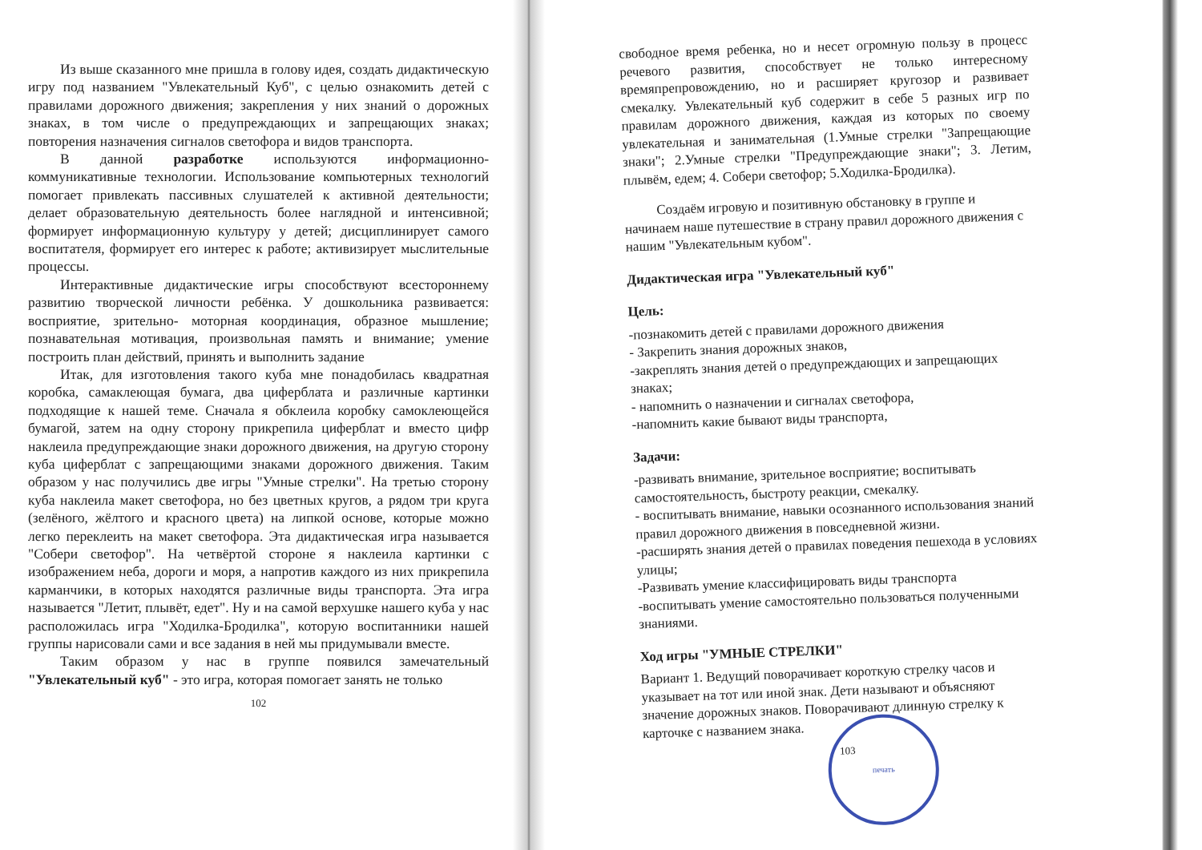Из выше сказанного мне пришла в голову идея, создать дидактическую игру под названием "Увлекательный Куб", с целью ознакомить детей с правилами дорожного движения; закрепления у них знаний о дорожных знаках, в том числе о предупреждающих и запрещающих знаках; повторения назначения сигналов светофора и видов транспорта.
В данной разработке используются информационно-коммуникативные технологии. Использование компьютерных технологий помогает привлекать пассивных слушателей к активной деятельности; делает образовательную деятельность более наглядной и интенсивной; формирует информационную культуру у детей; дисциплинирует самого воспитателя, формирует его интерес к работе; активизирует мыслительные процессы.
Интерактивные дидактические игры способствуют всестороннему развитию творческой личности ребёнка. У дошкольника развивается: восприятие, зрительно- моторная координация, образное мышление; познавательная мотивация, произвольная память и внимание; умение построить план действий, принять и выполнить задание
Итак, для изготовления такого куба мне понадобилась квадратная коробка, самаклеющая бумага, два циферблата и различные картинки подходящие к нашей теме. Сначала я обклеила коробку самоклеющейся бумагой, затем на одну сторону прикрепила циферблат и вместо цифр наклеила предупреждающие знаки дорожного движения, на другую сторону куба циферблат с запрещающими знаками дорожного движения. Таким образом у нас получились две игры "Умные стрелки". На третью сторону куба наклеила макет светофора, но без цветных кругов, а рядом три круга (зелёного, жёлтого и красного цвета) на липкой основе, которые можно легко переклеить на макет светофора. Эта дидактическая игра называется "Собери светофор". На четвёртой стороне я наклеила картинки с изображением неба, дороги и моря, а напротив каждого из них прикрепила карманчики, в которых находятся различные виды транспорта. Эта игра называется "Летит, плывёт, едет". Ну и на самой верхушке нашего куба у нас расположилась игра "Ходилка-Бродилка", которую воспитанники нашей группы нарисовали сами и все задания в ней мы придумывали вместе.
Таким образом у нас в группе появился замечательный "Увлекательный куб" - это игра, которая помогает занять не только
102
свободное время ребенка, но и несет огромную пользу в процесс речевого развития, способствует не только интересному времяпрепровождению, но и расширяет кругозор и развивает смекалку. Увлекательный куб содержит в себе 5 разных игр по правилам дорожного движения, каждая из которых по своему увлекательная и занимательная (1.Умные стрелки "Запрещающие знаки"; 2.Умные стрелки "Предупреждающие знаки"; 3. Летим, плывём, едем; 4. Собери светофор; 5.Ходилка-Бродилка).
Создаём игровую и позитивную обстановку в группе и начинаем наше путешествие в страну правил дорожного движения с нашим "Увлекательным кубом".
Дидактическая игра "Увлекательный куб"
Цель:
-познакомить детей с правилами дорожного движения
- Закрепить знания дорожных знаков,
-закреплять знания детей о предупреждающих и запрещающих знаках;
- напомнить о назначении и сигналах светофора,
-напомнить какие бывают виды транспорта,
Задачи:
-развивать внимание, зрительное восприятие; воспитывать самостоятельность, быстроту реакции, смекалку.
- воспитывать внимание, навыки осознанного использования знаний правил дорожного движения в повседневной жизни.
-расширять знания детей о правилах поведения пешехода в условиях улицы;
-Развивать умение классифицировать виды транспорта
-воспитывать умение самостоятельно пользоваться полученными знаниями.
Ход игры "УМНЫЕ СТРЕЛКИ"
Вариант 1. Ведущий поворачивает короткую стрелку часов и указывает на тот или иной знак. Дети называют и объясняют значение дорожных знаков. Поворачивают длинную стрелку к карточке с названием знака.
103
печать